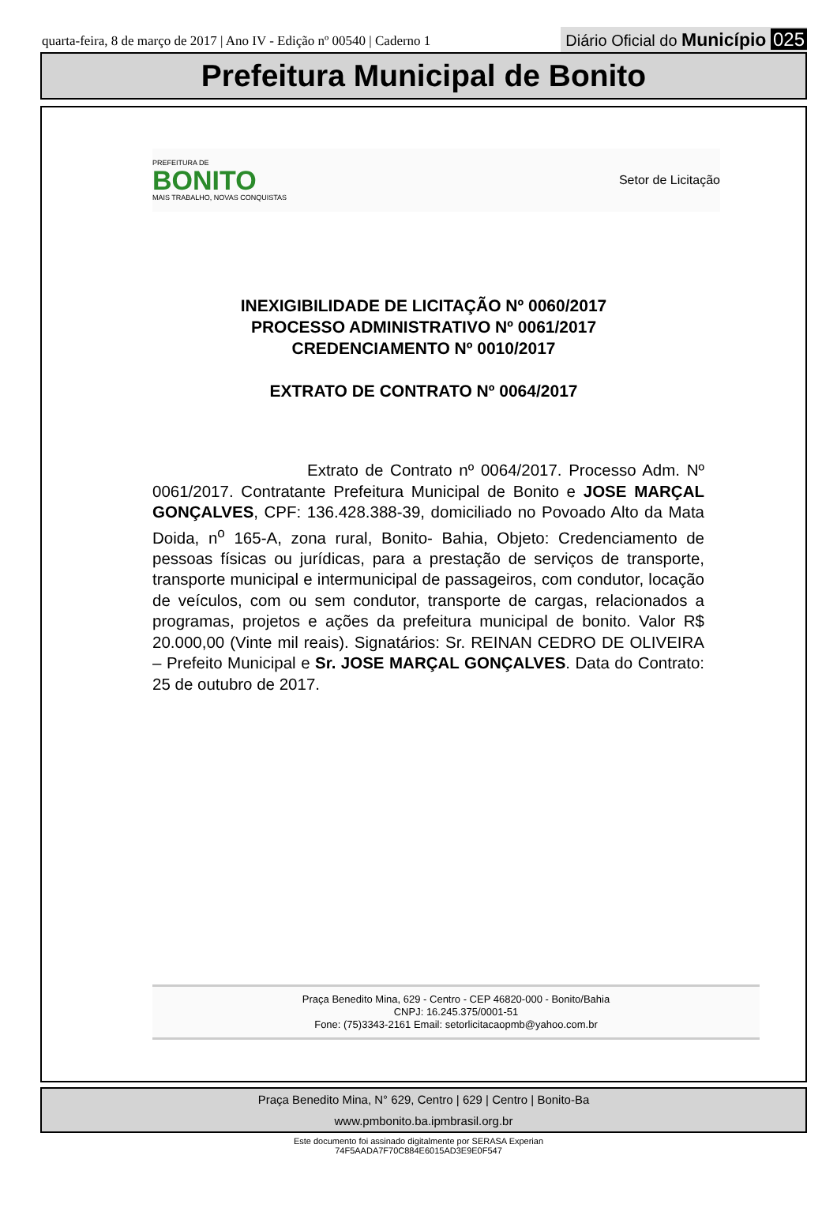quarta-feira, 8 de março de 2017 | Ano IV - Edição nº 00540 | Caderno 1
Diário Oficial do Município 025
Prefeitura Municipal de Bonito
PREFEITURA DE
BONITO
MAIS TRABALHO, NOVAS CONQUISTAS
Setor de Licitação
INEXIGIBILIDADE DE LICITAÇÃO Nº 0060/2017
PROCESSO ADMINISTRATIVO Nº 0061/2017
CREDENCIAMENTO Nº 0010/2017
EXTRATO DE CONTRATO Nº 0064/2017
Extrato de Contrato nº 0064/2017. Processo Adm. Nº 0061/2017. Contratante Prefeitura Municipal de Bonito e JOSE MARÇAL GONÇALVES, CPF: 136.428.388-39, domiciliado no Povoado Alto da Mata Doida, n<sup>o</sup> 165-A, zona rural, Bonito- Bahia, Objeto: Credenciamento de pessoas físicas ou jurídicas, para a prestação de serviços de transporte, transporte municipal e intermunicipal de passageiros, com condutor, locação de veículos, com ou sem condutor, transporte de cargas, relacionados a programas, projetos e ações da prefeitura municipal de bonito. Valor R$ 20.000,00 (Vinte mil reais). Signatários: Sr. REINAN CEDRO DE OLIVEIRA – Prefeito Municipal e Sr. JOSE MARÇAL GONÇALVES. Data do Contrato: 25 de outubro de 2017.
Praça Benedito Mina, 629 - Centro - CEP 46820-000 - Bonito/Bahia
CNPJ: 16.245.375/0001-51
Fone: (75)3343-2161 Email: setorlicitacaopmb@yahoo.com.br
Praça Benedito Mina, N° 629, Centro | 629 | Centro | Bonito-Ba
www.pmbonito.ba.ipmbrasil.org.br
Este documento foi assinado digitalmente por SERASA Experian
74F5AADA7F70C884E6015AD3E9E0F547